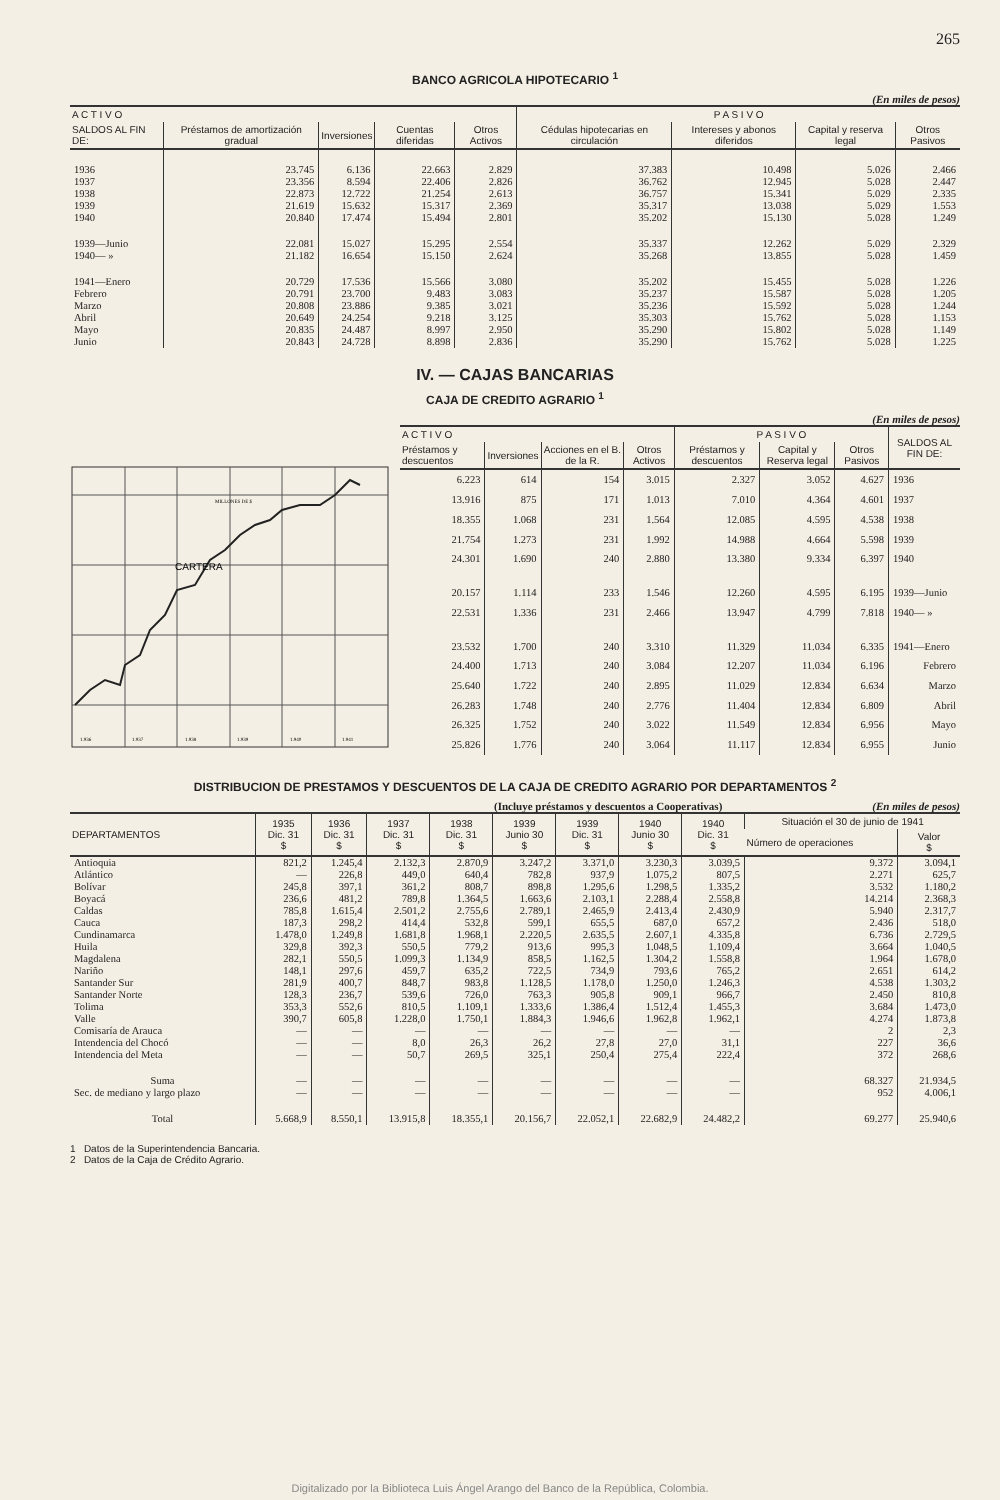265
BANCO AGRICOLA HIPOTECARIO <sup>1</sup>
(En miles de pesos)
| A C T I V O | | | | | P A S I V O | | | |
| --- | --- | --- | --- | --- | --- | --- | --- | --- |
| SALDOS AL FIN DE: | Préstamos de amortización gradual | Inversiones | Cuentas diferidas | Otros Activos | Cédulas hipotecarias en circulación | Intereses y abonos diferidos | Capital y reserva legal | Otros Pasivos |
| 1936 | 23.745 | 6.136 | 22.663 | 2.829 | 37.383 | 10.498 | 5.026 | 2.466 |
| 1937 | 23.356 | 8.594 | 22.406 | 2.826 | 36.762 | 12.945 | 5.028 | 2.447 |
| 1938 | 22.873 | 12.722 | 21.254 | 2.613 | 36.757 | 15.341 | 5.029 | 2.335 |
| 1939 | 21.619 | 15.632 | 15.317 | 2.369 | 35.317 | 13.038 | 5.029 | 1.553 |
| 1940 | 20.840 | 17.474 | 15.494 | 2.801 | 35.202 | 15.130 | 5.028 | 1.249 |
| 1939—Junio | 22.081 | 15.027 | 15.295 | 2.554 | 35.337 | 12.262 | 5.029 | 2.329 |
| 1940— » | 21.182 | 16.654 | 15.150 | 2.624 | 35.268 | 13.855 | 5.028 | 1.459 |
| 1941—Enero | 20.729 | 17.536 | 15.566 | 3.080 | 35.202 | 15.455 | 5.028 | 1.226 |
| Febrero | 20.791 | 23.700 | 9.483 | 3.083 | 35.237 | 15.587 | 5.028 | 1.205 |
| Marzo | 20.808 | 23.886 | 9.385 | 3.021 | 35.236 | 15.592 | 5.028 | 1.244 |
| Abril | 20.649 | 24.254 | 9.218 | 3.125 | 35.303 | 15.762 | 5.028 | 1.153 |
| Mayo | 20.835 | 24.487 | 8.997 | 2.950 | 35.290 | 15.802 | 5.028 | 1.149 |
| Junio | 20.843 | 24.728 | 8.898 | 2.836 | 35.290 | 15.762 | 5.028 | 1.225 |
IV. — CAJAS BANCARIAS
CAJA DE CREDITO AGRARIO <sup>1</sup>
(En miles de pesos)
CARTERA
MILLONES DE $
1.936
1.937
1.938
1.939
1.940
1.941
| A C T I V O | | | | P A S I V O | | | SALDOS AL FIN DE: |
| --- | --- | --- | --- | --- | --- | --- | --- |
| Préstamos y descuentos | Inversiones | Acciones en el B. de la R. | Otros Activos | Préstamos y descuentos | Capital y Reserva legal | Otros Pasivos | |
| 6.223 | 614 | 154 | 3.015 | 2.327 | 3.052 | 4.627 | 1936 |
| 13.916 | 875 | 171 | 1.013 | 7.010 | 4.364 | 4.601 | 1937 |
| 18.355 | 1.068 | 231 | 1.564 | 12.085 | 4.595 | 4.538 | 1938 |
| 21.754 | 1.273 | 231 | 1.992 | 14.988 | 4.664 | 5.598 | 1939 |
| 24.301 | 1.690 | 240 | 2.880 | 13.380 | 9.334 | 6.397 | 1940 |
| 20.157 | 1.114 | 233 | 1.546 | 12.260 | 4.595 | 6.195 | 1939—Junio |
| 22.531 | 1.336 | 231 | 2.466 | 13.947 | 4.799 | 7.818 | 1940— » |
| 23.532 | 1.700 | 240 | 3.310 | 11.329 | 11.034 | 6.335 | 1941—Enero |
| 24.400 | 1.713 | 240 | 3.084 | 12.207 | 11.034 | 6.196 | Febrero |
| 25.640 | 1.722 | 240 | 2.895 | 11.029 | 12.834 | 6.634 | Marzo |
| 26.283 | 1.748 | 240 | 2.776 | 11.404 | 12.834 | 6.809 | Abril |
| 26.325 | 1.752 | 240 | 3.022 | 11.549 | 12.834 | 6.956 | Mayo |
| 25.826 | 1.776 | 240 | 3.064 | 11.117 | 12.834 | 6.955 | Junio |
DISTRIBUCION DE PRESTAMOS Y DESCUENTOS DE LA CAJA DE CREDITO AGRARIO POR DEPARTAMENTOS <sup>2</sup>
(Incluye préstamos y descuentos a Cooperativas) (En miles de pesos)
| DEPARTAMENTOS | 1935 Dic. 31 $ | 1936 Dic. 31 $ | 1937 Dic. 31 $ | 1938 Dic. 31 $ | 1939 Junio 30 $ | 1939 Dic. 31 $ | 1940 Junio 30 $ | 1940 Dic. 31 $ | Situación el 30 de junio de 1941 | |
| --- | --- | --- | --- | --- | --- | --- | --- | --- | --- | --- |
| | | | | | | | | | Número de operaciones | Valor $ |
| Antioquia | 821,2 | 1.245,4 | 2.132,3 | 2.870,9 | 3.247,2 | 3.371,0 | 3.230,3 | 3.039,5 | 9.372 | 3.094,1 |
| Atlántico | — | 226,8 | 449,0 | 640,4 | 782,8 | 937,9 | 1.075,2 | 807,5 | 2.271 | 625,7 |
| Bolívar | 245,8 | 397,1 | 361,2 | 808,7 | 898,8 | 1.295,6 | 1.298,5 | 1.335,2 | 3.532 | 1.180,2 |
| Boyacá | 236,6 | 481,2 | 789,8 | 1.364,5 | 1.663,6 | 2.103,1 | 2.288,4 | 2.558,8 | 14.214 | 2.368,3 |
| Caldas | 785,8 | 1.615,4 | 2.501,2 | 2.755,6 | 2.789,1 | 2.465,9 | 2.413,4 | 2.430,9 | 5.940 | 2.317,7 |
| Cauca | 187,3 | 298,2 | 414,4 | 532,8 | 599,1 | 655,5 | 687,0 | 657,2 | 2.436 | 518,0 |
| Cundinamarca | 1.478,0 | 1.249,8 | 1.681,8 | 1.968,1 | 2.220,5 | 2.635,5 | 2.607,1 | 4.335,8 | 6.736 | 2.729,5 |
| Huila | 329,8 | 392,3 | 550,5 | 779,2 | 913,6 | 995,3 | 1.048,5 | 1.109,4 | 3.664 | 1.040,5 |
| Magdalena | 282,1 | 550,5 | 1.099,3 | 1.134,9 | 858,5 | 1.162,5 | 1.304,2 | 1.558,8 | 1.964 | 1.678,0 |
| Nariño | 148,1 | 297,6 | 459,7 | 635,2 | 722,5 | 734,9 | 793,6 | 765,2 | 2.651 | 614,2 |
| Santander Sur | 281,9 | 400,7 | 848,7 | 983,8 | 1.128,5 | 1.178,0 | 1.250,0 | 1.246,3 | 4.538 | 1.303,2 |
| Santander Norte | 128,3 | 236,7 | 539,6 | 726,0 | 763,3 | 905,8 | 909,1 | 966,7 | 2.450 | 810,8 |
| Tolima | 353,3 | 552,6 | 810,5 | 1.109,1 | 1.333,6 | 1.386,4 | 1.512,4 | 1.455,3 | 3.684 | 1.473,0 |
| Valle | 390,7 | 605,8 | 1.228,0 | 1.750,1 | 1.884,3 | 1.946,6 | 1.962,8 | 1.962,1 | 4.274 | 1.873,8 |
| Comisaría de Arauca | — | — | — | — | — | — | — | — | 2 | 2,3 |
| Intendencia del Chocó | — | — | 8,0 | 26,3 | 26,2 | 27,8 | 27,0 | 31,1 | 227 | 36,6 |
| Intendencia del Meta | — | — | 50,7 | 269,5 | 325,1 | 250,4 | 275,4 | 222,4 | 372 | 268,6 |
| Suma | — | — | — | — | — | — | — | — | 68.327 | 21.934,5 |
| Sec. de mediano y largo plazo | — | — | — | — | — | — | — | — | 952 | 4.006,1 |
| Total | 5.668,9 | 8.550,1 | 13.915,8 | 18.355,1 | 20.156,7 | 22.052,1 | 22.682,9 | 24.482,2 | 69.277 | 25.940,6 |
1 Datos de la Superintendencia Bancaria.
2 Datos de la Caja de Crédito Agrario.
Digitalizado por la Biblioteca Luis Ángel Arango del Banco de la República, Colombia.